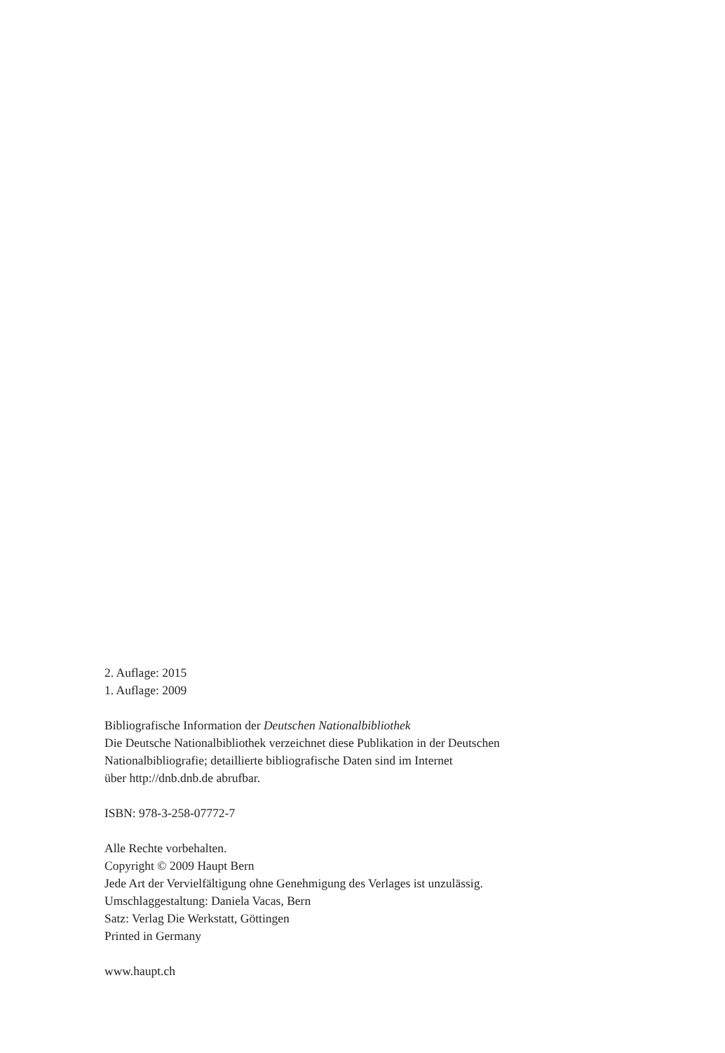2. Auflage: 2015
1. Auflage: 2009
Bibliografische Information der Deutschen Nationalbibliothek
Die Deutsche Nationalbibliothek verzeichnet diese Publikation in der Deutschen
Nationalbibliografie; detaillierte bibliografische Daten sind im Internet
über http://dnb.dnb.de abrufbar.
ISBN: 978-3-258-07772-7
Alle Rechte vorbehalten.
Copyright © 2009 Haupt Bern
Jede Art der Vervielfältigung ohne Genehmigung des Verlages ist unzulässig.
Umschlaggestaltung: Daniela Vacas, Bern
Satz: Verlag Die Werkstatt, Göttingen
Printed in Germany
www.haupt.ch